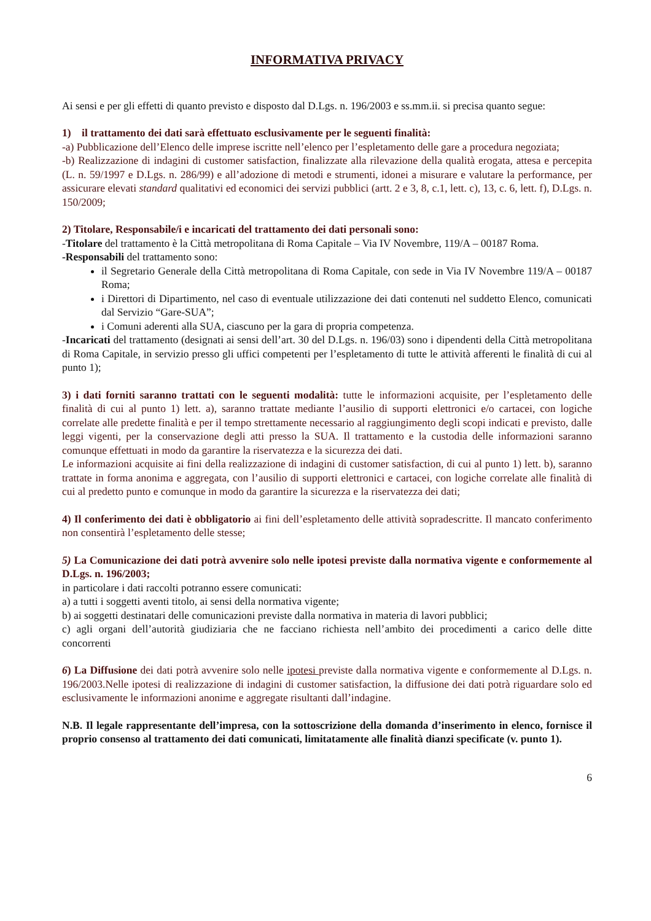INFORMATIVA PRIVACY
Ai sensi e per gli effetti di quanto previsto e disposto dal D.Lgs. n. 196/2003 e ss.mm.ii. si precisa quanto segue:
1) il trattamento dei dati sarà effettuato esclusivamente per le seguenti finalità:
-a) Pubblicazione dell’Elenco delle imprese iscritte nell’elenco per l’espletamento delle gare a procedura negoziata;
-b) Realizzazione di indagini di customer satisfaction, finalizzate alla rilevazione della qualità erogata, attesa e percepita (L. n. 59/1997 e D.Lgs. n. 286/99) e all’adozione di metodi e strumenti, idonei a misurare e valutare la performance, per assicurare elevati standard qualitativi ed economici dei servizi pubblici (artt. 2 e 3, 8, c.1, lett. c), 13, c. 6, lett. f), D.Lgs. n. 150/2009;
2) Titolare, Responsabile/i e incaricati del trattamento dei dati personali sono:
-Titolare del trattamento è la Città metropolitana di Roma Capitale – Via IV Novembre, 119/A – 00187 Roma.
-Responsabili del trattamento sono:
il Segretario Generale della Città metropolitana di Roma Capitale, con sede in Via IV Novembre 119/A – 00187 Roma;
i Direttori di Dipartimento, nel caso di eventuale utilizzazione dei dati contenuti nel suddetto Elenco, comunicati dal Servizio “Gare-SUA”;
i Comuni aderenti alla SUA, ciascuno per la gara di propria competenza.
-Incaricati del trattamento (designati ai sensi dell’art. 30 del D.Lgs. n. 196/03) sono i dipendenti della Città metropolitana di Roma Capitale, in servizio presso gli uffici competenti per l’espletamento di tutte le attività afferenti le finalità di cui al punto 1);
3) i dati forniti saranno trattati con le seguenti modalità: tutte le informazioni acquisite, per l’espletamento delle finalità di cui al punto 1) lett. a), saranno trattate mediante l’ausilio di supporti elettronici e/o cartacei, con logiche correlate alle predette finalità e per il tempo strettamente necessario al raggiungimento degli scopi indicati e previsto, dalle leggi vigenti, per la conservazione degli atti presso la SUA. Il trattamento e la custodia delle informazioni saranno comunque effettuati in modo da garantire la riservatezza e la sicurezza dei dati.
Le informazioni acquisite ai fini della realizzazione di indagini di customer satisfaction, di cui al punto 1) lett. b), saranno trattate in forma anonima e aggregata, con l’ausilio di supporti elettronici e cartacei, con logiche correlate alle finalità di cui al predetto punto e comunque in modo da garantire la sicurezza e la riservatezza dei dati;
4) Il conferimento dei dati è obbligatorio ai fini dell’espletamento delle attività sopradescritte. Il mancato conferimento non consentirà l’espletamento delle stesse;
5) La Comunicazione dei dati potrà avvenire solo nelle ipotesi previste dalla normativa vigente e conformemente al D.Lgs. n. 196/2003;
in particolare i dati raccolti potranno essere comunicati:
a) a tutti i soggetti aventi titolo, ai sensi della normativa vigente;
b) ai soggetti destinatari delle comunicazioni previste dalla normativa in materia di lavori pubblici;
c) agli organi dell’autorità giudiziaria che ne facciano richiesta nell’ambito dei procedimenti a carico delle ditte concorrenti
6) La Diffusione dei dati potrà avvenire solo nelle ipotesi previste dalla normativa vigente e conformemente al D.Lgs. n. 196/2003.Nelle ipotesi di realizzazione di indagini di customer satisfaction, la diffusione dei dati potrà riguardare solo ed esclusivamente le informazioni anonime e aggregate risultanti dall’indagine.
N.B. Il legale rappresentante dell’impresa, con la sottoscrizione della domanda d’inserimento in elenco, fornisce il proprio consenso al trattamento dei dati comunicati, limitatamente alle finalità dianzi specificate (v. punto 1).
6